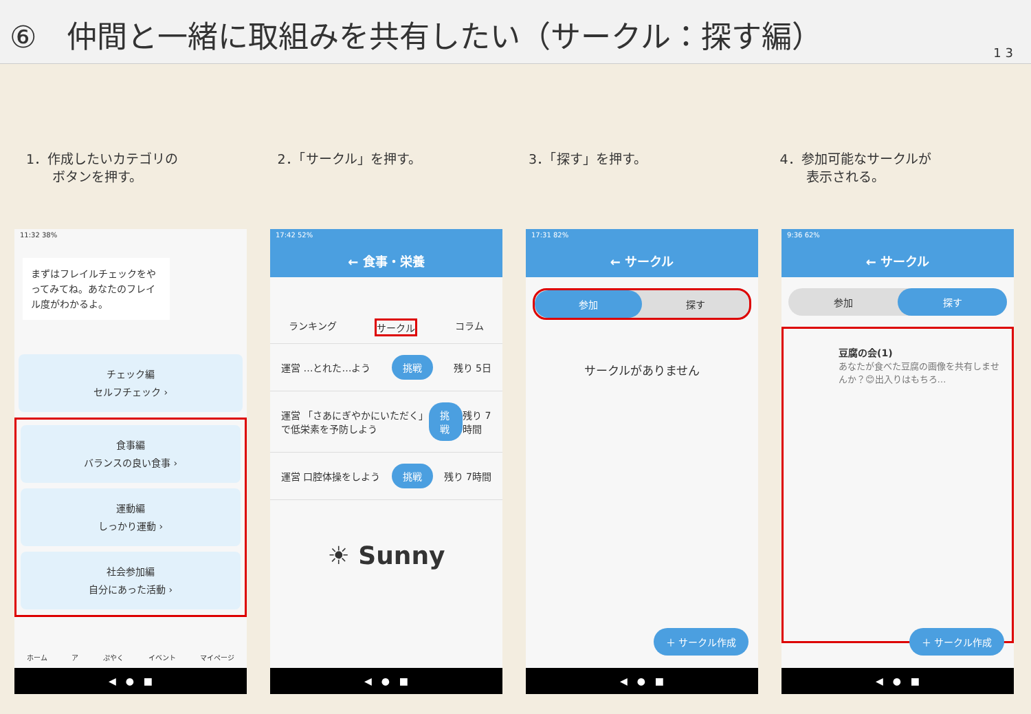⑥　仲間と一緒に取組みを共有したい（サークル：探す編）
1 3
1．作成したいカテゴリの
　　ボタンを押す。
2．「サークル」を押す。 3．「探す」を押す。 4．参加可能なサークルが
　　表示される。
11:32 38%
まずはフレイルチェックをやってみてね。あなたのフレイル度がわかるよ。
チェック編
セルフチェック ›
食事編
バランスの良い食事 ›
運動編
しっかり運動 ›
社会参加編
自分にあった活動 ›
ホーム ア ぷやく イベント マイページ
◀　●　■
17:42 52%
← 食事・栄養
ランキング サークル コラム
運営 …とれた…よう 挑戦 残り 5日
運営 「さあにぎやかにいただく」で低栄素を予防しよう 挑戦 残り 7時間
運営 口腔体操をしよう 挑戦 残り 7時間
☀ Sunny
◀　●　■
17:31 82%
← サークル
参加 探す
サークルがありません
＋ サークル作成
◀　●　■
9:36 62%
← サークル
参加 探す
豆腐の会(1)
あなたが食べた豆腐の画像を共有しませんか？😊出入りはもちろ…
＋ サークル作成
◀　●　■